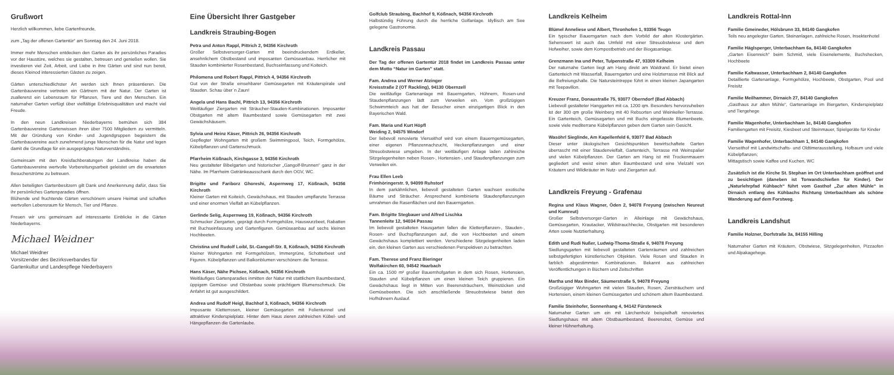Grußwort
Herzlich willkommen, liebe Gartenfreunde,
zum „Tag der offenen Gartentür“ am Sonntag den 24. Juni 2018.
Immer mehr Menschen entdecken den Garten als ihr persönliches Paradies vor der Haustüre, welches sie gestalten, betreuen und genießen wollen. Sie investieren viel Zeit, Arbeit, und Liebe in ihre Gärten und sind nun bereit, dieses Kleinod interessierten Gästen zu zeigen.
Gärten unterschiedlichster Art werden sich Ihnen präsentieren. Die Gartenbauvereine vertreten ein Gärtnern mit der Natur. Der Garten ist zuallererst ein Lebensraum für Pflanzen, Tiere und den Menschen. Ein naturnaher Garten verfügt über vielfältige Erlebnisqualitäten und macht viel Freude.
In den neun Landkreisen Niederbayerns bemühen sich 384 Gartenbauvereine Gartenwissen ihren über 7500 Mitgliedern zu vermitteln. Mit der Gründung von Kinder- und Jugendgruppen begeistern die Gartenbauvereine auch zunehmend junge Menschen für die Natur und legen damit die Grundlage für ein ausgeprägtes Naturverständnis.
Gemeinsam mit den Kreisfachberatungen der Landkreise haben die Gartenbauvereine wertvolle Vorbereitungsarbeit geleistet um die erwarteten Besucherströme zu betreuen.
Allen beteiligten Gartenbesitzern gilt Dank und Anerkennung dafür, dass Sie ihr persönliches Gartenparadies öffnen.
Blühende und fruchtende Gärten verschönern unsere Heimat und schaffen wertvollen Lebensraum für Mensch, Tier und Pflanze.
Freuen wir uns gemeinsam auf interessante Einblicke in die Gärten Niederbayerns.
Michael Weidner
Michael Weidner
Vorsitzender des Bezirksverbandes für
Gartenkultur und Landespflege Niederbayern
Eine Übersicht Ihrer Gastgeber
Landkreis Straubing-Bogen
Petra und Anton Rappl, Pittrich 2, 94356 Kirchroth
Großer Selbstversorger-Garten mit beeindruckendem Erdkeller, ansehnlichem Obstbestand und imposanten Gemüseanbau. Herrlicher mit Stauden kombinierter Rosenbestand, Buchseinfassung und Koiteich.
Philomena und Robert Rappl, Pittrich 4, 94356 Kirchroth
Gut von der Straße einsehbarer Gemüsegarten mit Kräuterspirale und Stauden. Schau über`n Zaun!
Angela und Hans Bachl, Pittrich 13, 94356 Kirchroth
Weitläufiger Ziergarten mit Sträucher-Stauden-Kombinationen. Imposanter Obstgarten mit altem Baumbestand sowie Gemüsegarten mit zwei Gewächshäusern.
Sylvia und Heinz Käser, Pittrich 26, 94356 Kirchroth
Gepflegter Wohngarten mit großem Swimmingpool, Teich, Formgehölze, Kübelpflanzen und Gartenschmuck.
Pfarrheim Kößnach, Kirchgasse 3, 94356 Kirchroth
Neu gestalteter Bibelgarten und historischer „Gangolf-Brunnen“ ganz in der Nähe. Im Pfarrheim Getränkeausschank durch den OGV, WC.
Brigitte und Fariborz Ghoreshi, Aspernweg 17, Kößnach, 94356 Kirchroth
Kleiner Garten mit Koiteich, Gewächshaus, mit Stauden umpflanzte Terrasse und einer enormen Vielfalt an Kübelpflanzen.
Gerlinde Selig, Aspernweg 19, Kößnach, 94356 Kirchroth
Schmucker Ziergarten, geprägt durch Formgehölze, Hauswurzbeet, Rabatten mit Buchseinfassung und Gartenfiguren. Gemüseanbau auf sechs kleinen Hochbeeten.
Christina und Rudolf Loibl, St.-Gangolf-Str. 8, Kößnach, 94356 Kirchroth
Kleiner Wohngarten mit Formgehölzen, Immergrüne, Schotterbeet und Figuren. Kübelpflanzen und Balkonblumen verschönern die Terrasse.
Hans Käser, Nähe Pichsee, Kößnach, 94356 Kirchroth
Weitläufiges Gartenparadies inmitten der Natur mit stattlichem Baumbestand, üppigem Gemüse- und Obstanbau sowie prächtigem Blumenschmuck. Die Anfahrt ist gut ausgeschildert.
Andrea und Rudolf Heigl, Bachhof 3, Kößnach, 94356 Kirchroth
Imposante Kletterrosen, kleiner Gemüsegarten mit Folientunnel und attraktiver Kinderspielplatz. Hinter dem Haus zieren zahlreichen Kübel- und Hängepflanzen die Gartenlaube.
Golfclub Straubing, Bachhof 9, Kößnach, 94356 Kirchroth
Halbstündig Führung durch die herrliche Golfanlage. Idyllisch am See gelegene Gastronomie.
Landkreis Passau
Der Tag der offenen Gartentür 2018 findet im Landkreis Passau unter dem Motto “Natur im Garten” statt.
Fam. Andrea und Werner Atzinger
Kreisstraße 2 (OT Rackling), 94130 Obernzell
Die weitläufige Gartenanlage mit Bauerngarten, Hühnern, Rosen-und Staudenpflanzungen lädt zum Verweilen ein. Vom großzügigen Schwimmteich aus hat der Besucher einen einzigartigen Blick in den Bayerischen Wald.
Fam. Maria und Kurt Höpfl
Weiding 2, 94575 Windorf
Der liebevoll renovierte Vierseithof wird von einem Bauerngemüsegarten, einer eigenen Pflanzennachzucht, Heckenpflanzungen und einer Streuobstwiese umgeben. In der weitläufigen Anlage laden zahlreiche Sitzgelegenheiten neben Rosen-, Hortensien-, und Staudenpflanzungen zum Verweilen ein.
Frau Ellen Leeb
Frimhöringerstr. 9, 94099 Ruhstorf
In dem parkähnlichen, liebevoll gestalteten Garten wachsen exotische Bäume und Sträucher. Ansprechend kombinierte Staudenpflanzungen umrahmen die Rasenflächen und den Bauerngarten.
Fam. Brigitte Stegbauer und Alfred Lischka
Tannenleite 12, 94034 Passau
Im liebevoll gestalteten Hausgarten fallen die Kletterpflanzen-, Stauden-, Rosen- und Buchspflanzungen auf, die von Hochbeeten und einem Gewächshaus komplettiert werden. Verschiedene Sitzgelegenheiten laden ein, den kleinen Garten aus verschiedenen Perspektiven zu betrachten.
Fam. Therese und Franz Bieringer
Wolfakirchen 60, 94542 Haarbach
Ein ca. 1500 m² großer Bauernhofgarten in dem sich Rosen, Hortensien, Stauden und Kübelpflanzen um einen kleinen Teich gruppieren. Ein Gewächshaus liegt in Mitten von Beerensträuchern, Weinstöcken und Gemüsebeeten. Die sich anschließende Streuobstwiese bietet den Hofhühnern Auslauf.
Landkreis Kelheim
Blümel Anneliese und Albert, Thronhofen 1, 93356 Teugn
Ein typischer Bauerngarten nach dem Vorbild der alten Klostergärten. Sehenswert ist auch das Umfeld mit einer Streuobstwiese und dem Hofweiher, sowie dem Kompostbetrieb und der Biogasanlage.
Grenzmann Ina und Peter, Tulpenstraße 47, 93309 Kelheim
Der naturnahe Garten liegt am Hang direkt am Waldrand. Er bietet einen Gartenteich mit Wasserfall, Bauerngarten und eine Holzterrasse mit Blick auf die Befreiungshalle. Die Natursteintreppe führt in einen kleinen Japangarten mit Teepavillon.
Kreuzer Franz, Donaustraße 75, 93077 Oberndorf (Bad Abbach)
Liebevoll gestalteter Hanggarten mit ca. 1200 qm. Besonders hervorzuheben ist der 300 qm große Weinberg mit 40 Rebsorten und Weinkeller-Terrasse. Ein Gartenteich, Gemüsegarten und mit Buchs eingefasste Blumenbeete, sowie viele mediterrane Kübelpflanzen geben dem Garten sein Gesicht.
Wasöhrl Sieglinde, Am Kapellenfeld 6, 93077 Bad Abbach
Dieser unter ökologischen Gesichtspunkten bewirtschaftete Garten überrascht mit einer Staudenvielfalt, Gartenteich, Terrasse mit Weinspalier und vielen Kübelpflanzen. Der Garten am Hang ist mit Trockenmauern gegliedert und weist einen alten Baumbestand und eine Vielzahl von Kräutern und Wildkräuter im Nutz- und Ziergarten auf.
Landkreis Freyung - Grafenau
Regina und Klaus Wagner, Öden 2, 94078 Freyung (zwischen Neureut und Kumreut)
Großer Selbstversorger-Garten in Alleinlage mit Gewächshaus, Gemüsegarten, Krautacker, Wildstrauchhecke, Obstgarten mit besonderen Arten sowie Nutztierhaltung.
Edith und Rudi Nußer, Ludwig-Thoma-Straße 6, 94078 Freyung
Siedlungsgarten mit liebevoll gestalteten Gartenräumen und zahlreichen selbstgefertigten künstlerischen Objekten. Viele Rosen und Stauden in farblich abgestimmten Kombinationen. Bekannt aus zahlreichen Veröffentlichungen in Büchern und Zeitschriften
Martha und Max Binder, Säumerstraße 5, 94078 Freyung
Großzügiger Wohngarten mit vielen Stauden, Rosen, Ziersträuchern und Hortensien, einem kleinen Gemüsegarten und schönem altem Baumbestand.
Familie Steinhofer, Sonnenhang 4, 94142 Fürsteneck
Naturnaher Garten um ein mit Lärchenholz beispielhaft renoviertes Siedlungshaus mit altem Obstbaumbestand, Beerenobst, Gemüse und kleiner Hühnerhaltung.
Landkreis Rottal-Inn
Familie Gmeineder, Hölsbrunn 33, 84140 Gangkofen
Teils neu angelegter Garten, Steinanlagen, zahlreiche Rosen, Insektenhotel
Familie Häglsperger, Unterbachham 6a, 84140 Gangkofen
„Garten Eisenreich“ beim Schmid, viele Eisenelemente, Buchshecken, Hochbeete
Familie Kaltwasser, Unterbachham 2, 84140 Gangkofen
Detaillierte Gartenanlage, Formgehölze, Hochbeete, Obstgarten, Pool und Freisitz
Familie Meilhammer, Dirnaich 27, 84140 Gangkofen
„Gasthaus zur alten Mühle“, Gartenanlage im Biergarten, Kinderspielplatz und Tiergehege
Familie Wagenhofer, Unterbachham 1c, 84140 Gangkofen
Familiengarten mit Freisitz, Kiesbeet und Steinmauer, Spielgeräte für Kinder
Familie Wagenhofer, Unterbachham 1, 84140 Gangkofen
Vierseithof mit Landwirtschafts- und Oldtimerausstellung, Hofbaum und viele Kübelpflanzen;
Mittagstisch sowie Kaffee und Kuchen, WC
Zusätzlich ist die Kirche St. Stephan im Ort Unterbachham geöffnet und zu besichtigen (daneben ist Torwandschießen für Kinder). Der „Naturlehrpfad Kühbach“ führt vom Gasthof „Zur alten Mühle“ in Dirnaich entlang des Kühbachs Richtung Unterbachham als schöne Wanderung auf dem Forstweg.
Landkreis Landshut
Familie Holzner, Dorfstraße 3a, 84155 Hilling
Naturnaher Garten mit Kräutern, Obstwiese, Sitzgelegenheiten, Pizzaofen und Alpakagehege.